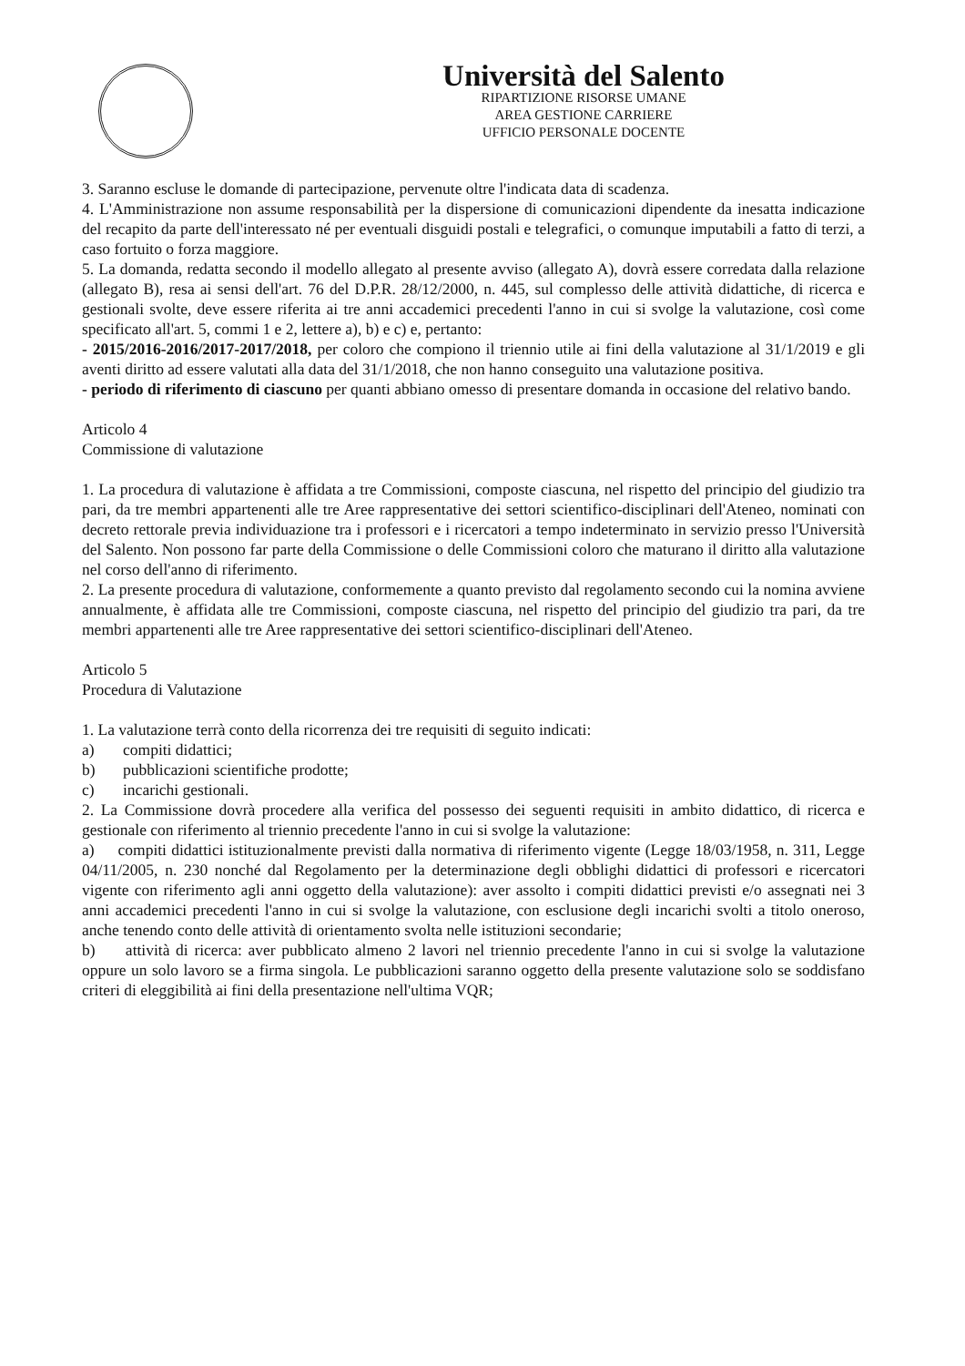Università del Salento
RIPARTIZIONE RISORSE UMANE
AREA GESTIONE CARRIERE
UFFICIO PERSONALE DOCENTE
3. Saranno escluse le domande di partecipazione, pervenute oltre l'indicata data di scadenza.
4. L'Amministrazione non assume responsabilità per la dispersione di comunicazioni dipendente da inesatta indicazione del recapito da parte dell'interessato né per eventuali disguidi postali e telegrafici, o comunque imputabili a fatto di terzi, a caso fortuito o forza maggiore.
5. La domanda, redatta secondo il modello allegato al presente avviso (allegato A), dovrà essere corredata dalla relazione (allegato B), resa ai sensi dell'art. 76 del D.P.R. 28/12/2000, n. 445, sul complesso delle attività didattiche, di ricerca e gestionali svolte, deve essere riferita ai tre anni accademici precedenti l'anno in cui si svolge la valutazione, così come specificato all'art. 5, commi 1 e 2, lettere a), b) e c) e, pertanto:
- 2015/2016-2016/2017-2017/2018, per coloro che compiono il triennio utile ai fini della valutazione al 31/1/2019 e gli aventi diritto ad essere valutati alla data del 31/1/2018, che non hanno conseguito una valutazione positiva.
- periodo di riferimento di ciascuno per quanti abbiano omesso di presentare domanda in occasione del relativo bando.
Articolo 4
Commissione di valutazione
1. La procedura di valutazione è affidata a tre Commissioni, composte ciascuna, nel rispetto del principio del giudizio tra pari, da tre membri appartenenti alle tre Aree rappresentative dei settori scientifico-disciplinari dell'Ateneo, nominati con decreto rettorale previa individuazione tra i professori e i ricercatori a tempo indeterminato in servizio presso l'Università del Salento. Non possono far parte della Commissione o delle Commissioni coloro che maturano il diritto alla valutazione nel corso dell'anno di riferimento.
2. La presente procedura di valutazione, conformemente a quanto previsto dal regolamento secondo cui la nomina avviene annualmente, è affidata alle tre Commissioni, composte ciascuna, nel rispetto del principio del giudizio tra pari, da tre membri appartenenti alle tre Aree rappresentative dei settori scientifico-disciplinari dell'Ateneo.
Articolo 5
Procedura di Valutazione
1. La valutazione terrà conto della ricorrenza dei tre requisiti di seguito indicati:
a) compiti didattici;
b) pubblicazioni scientifiche prodotte;
c) incarichi gestionali.
2. La Commissione dovrà procedere alla verifica del possesso dei seguenti requisiti in ambito didattico, di ricerca e gestionale con riferimento al triennio precedente l'anno in cui si svolge la valutazione:
a) compiti didattici istituzionalmente previsti dalla normativa di riferimento vigente (Legge 18/03/1958, n. 311, Legge 04/11/2005, n. 230 nonché dal Regolamento per la determinazione degli obblighi didattici di professori e ricercatori vigente con riferimento agli anni oggetto della valutazione): aver assolto i compiti didattici previsti e/o assegnati nei 3 anni accademici precedenti l'anno in cui si svolge la valutazione, con esclusione degli incarichi svolti a titolo oneroso, anche tenendo conto delle attività di orientamento svolta nelle istituzioni secondarie;
b) attività di ricerca: aver pubblicato almeno 2 lavori nel triennio precedente l'anno in cui si svolge la valutazione oppure un solo lavoro se a firma singola. Le pubblicazioni saranno oggetto della presente valutazione solo se soddisfano criteri di eleggibilità ai fini della presentazione nell'ultima VQR;